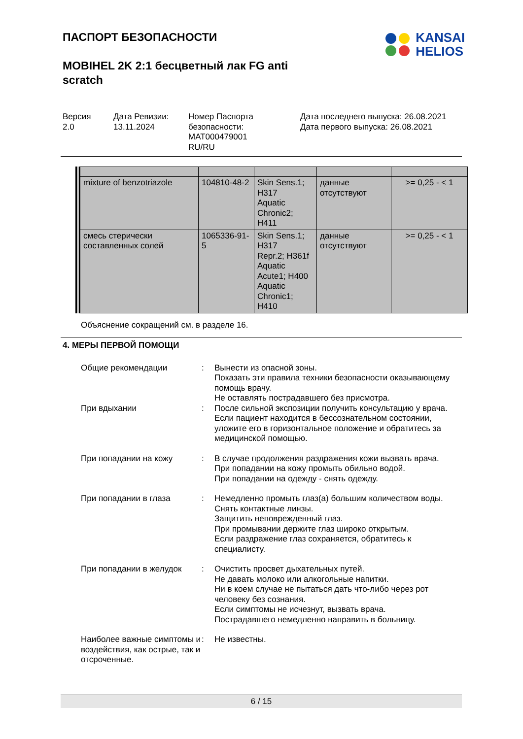ПАСПОРТ БЕЗОПАСНОСТИ
KANSAI
HELIOS
MOBIHEL 2K 2:1 бесцветный лак FG anti scratch
Версия
2.0
Дата Ревизии:
13.11.2024
Номер Паспорта безопасности:
MAT000479001
RU/RU
Дата последнего выпуска: 26.08.2021
Дата первого выпуска: 26.08.2021
| mixture of benzotriazole | 104810-48-2 | Skin Sens.1; H317 Aquatic Chronic2; H411 | данные отсутствуют | >= 0,25 - < 1 |
| смесь стерически составленных солей | 1065336-91-5 | Skin Sens.1; H317 Repr.2; H361f Aquatic Acute1; H400 Aquatic Chronic1; H410 | данные отсутствуют | >= 0,25 - < 1 |
Объяснение сокращений см. в разделе 16.
4. МЕРЫ ПЕРВОЙ ПОМОЩИ
Общие рекомендации : Вынести из опасной зоны.
Показать эти правила техники безопасности оказывающему помощь врачу.
Не оставлять пострадавшего без присмотра.
При вдыхании : После сильной экспозиции получить консультацию у врача.
Если пациент находится в бессознательном состоянии, уложите его в горизонтальное положение и обратитесь за медицинской помощью.
При попадании на кожу : В случае продолжения раздражения кожи вызвать врача.
При попадании на кожу промыть обильно водой.
При попадании на одежду - снять одежду.
При попадании в глаза : Немедленно промыть глаз(а) большим количеством воды.
Снять контактные линзы.
Защитить неповрежденный глаз.
При промывании держите глаз широко открытым.
Если раздражение глаз сохраняется, обратитесь к специалисту.
При попадании в желудок : Очистить просвет дыхательных путей.
Не давать молоко или алкогольные напитки.
Ни в коем случае не пытаться дать что-либо через рот человеку без сознания.
Если симптомы не исчезнут, вызвать врача.
Пострадавшего немедленно направить в больницу.
Наиболее важные симптомы и воздействия, как острые, так и отсроченные.
: Не известны.
6 / 15